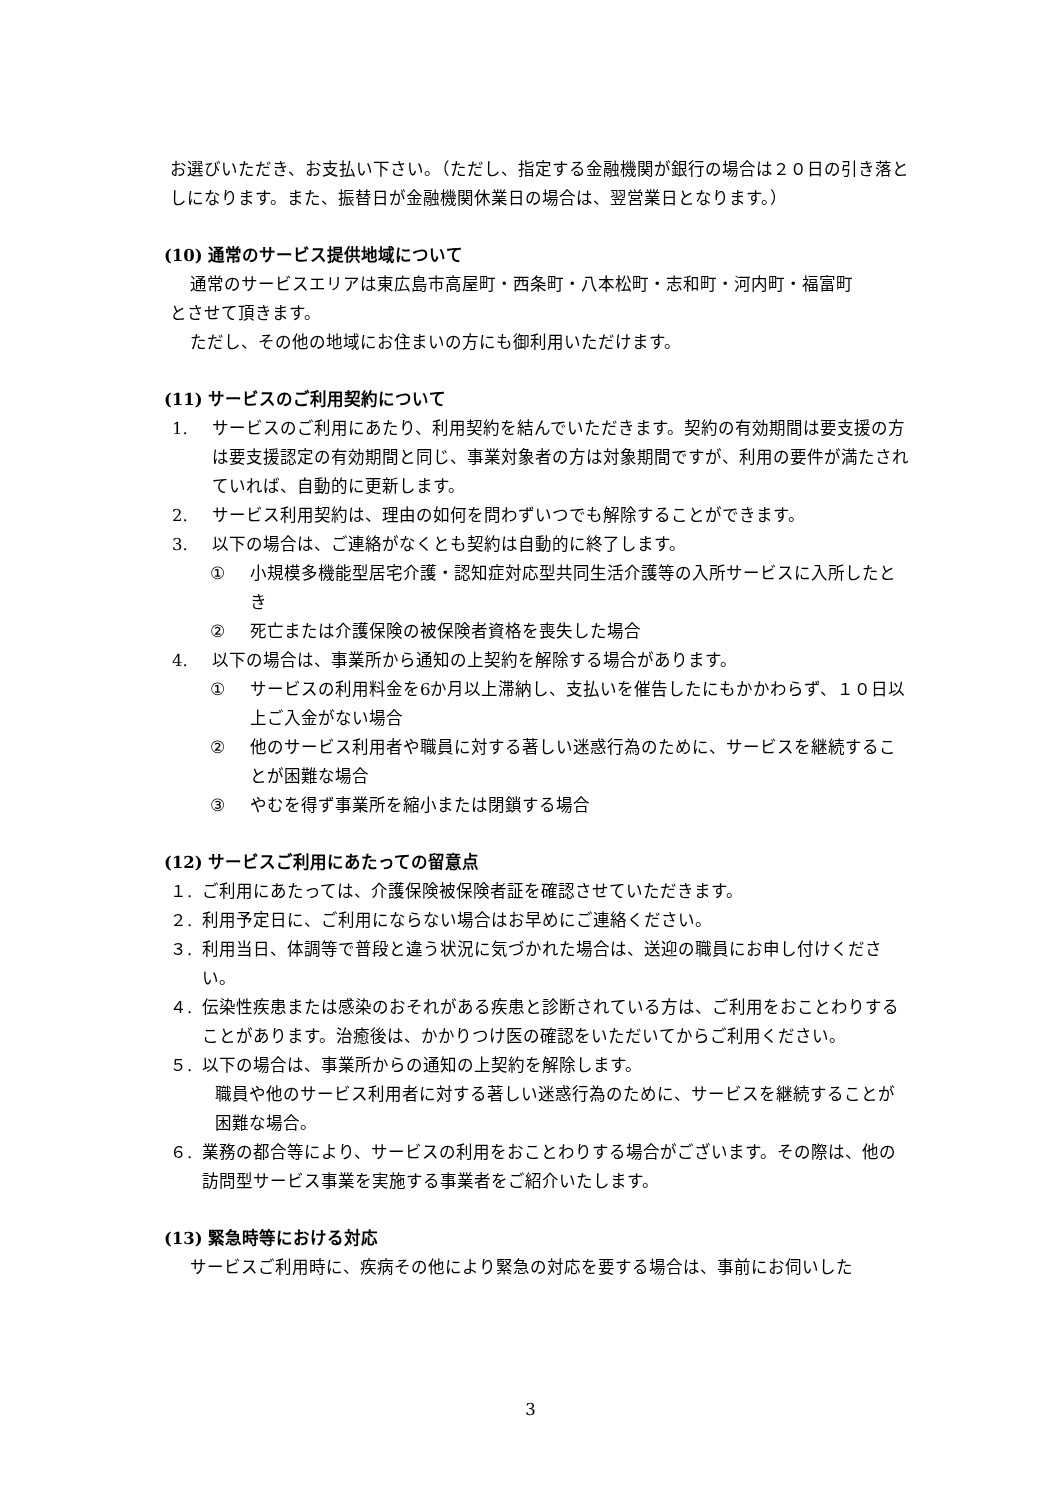お選びいただき、お支払い下さい。（ただし、指定する金融機関が銀行の場合は２０日の引き落としになります。また、振替日が金融機関休業日の場合は、翌営業日となります。）
(10) 通常のサービス提供地域について
通常のサービスエリアは東広島市高屋町・西条町・八本松町・志和町・河内町・福富町
とさせて頂きます。
ただし、その他の地域にお住まいの方にも御利用いただけます。
(11) サービスのご利用契約について
1. サービスのご利用にあたり、利用契約を結んでいただきます。契約の有効期間は要支援の方は要支援認定の有効期間と同じ、事業対象者の方は対象期間ですが、利用の要件が満たされていれば、自動的に更新します。
2. サービス利用契約は、理由の如何を問わずいつでも解除することができます。
3. 以下の場合は、ご連絡がなくとも契約は自動的に終了します。
① 小規模多機能型居宅介護・認知症対応型共同生活介護等の入所サービスに入所したとき
② 死亡または介護保険の被保険者資格を喪失した場合
4. 以下の場合は、事業所から通知の上契約を解除する場合があります。
① サービスの利用料金を6か月以上滞納し、支払いを催告したにもかかわらず、１０日以上ご入金がない場合
② 他のサービス利用者や職員に対する著しい迷惑行為のために、サービスを継続することが困難な場合
③ やむを得ず事業所を縮小または閉鎖する場合
(12) サービスご利用にあたっての留意点
１. ご利用にあたっては、介護保険被保険者証を確認させていただきます。
２. 利用予定日に、ご利用にならない場合はお早めにご連絡ください。
３. 利用当日、体調等で普段と違う状況に気づかれた場合は、送迎の職員にお申し付けください。
４. 伝染性疾患または感染のおそれがある疾患と診断されている方は、ご利用をおことわりすることがあります。治癒後は、かかりつけ医の確認をいただいてからご利用ください。
５. 以下の場合は、事業所からの通知の上契約を解除します。
職員や他のサービス利用者に対する著しい迷惑行為のために、サービスを継続することが困難な場合。
６. 業務の都合等により、サービスの利用をおことわりする場合がございます。その際は、他の訪問型サービス事業を実施する事業者をご紹介いたします。
(13) 緊急時等における対応
サービスご利用時に、疾病その他により緊急の対応を要する場合は、事前にお伺いした
3